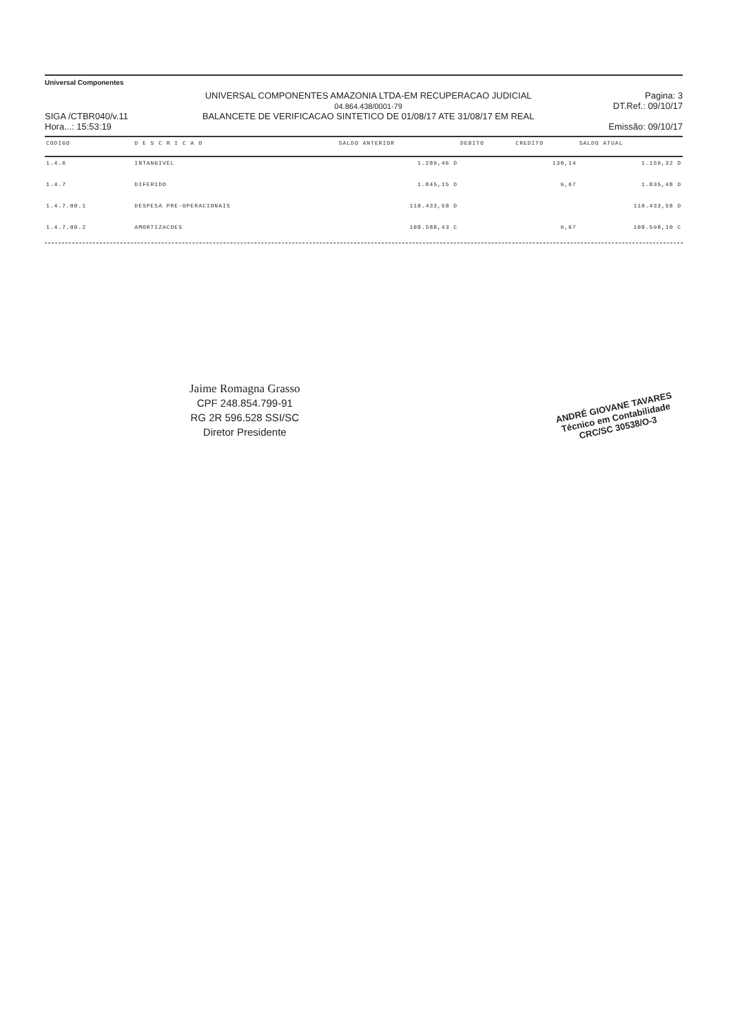Universal Componentes
SIGA /CTBR040/v.11
Hora...: 15:53:19
UNIVERSAL COMPONENTES AMAZONIA LTDA-EM RECUPERACAO JUDICIAL
04.864.438/0001-79
BALANCETE DE VERIFICACAO SINTETICO DE 01/08/17 ATE 31/08/17 EM REAL
Pagina: 3
DT.Ref.: 09/10/17
Emissão: 09/10/17
| CODIGO | D E S C R I C A O | SALDO ANTERIOR | DEBITO | CREDITO | SALDO ATUAL |
| --- | --- | --- | --- | --- | --- |
| 1.4.6 | INTANGIVEL | 1.289,46 D | | 130,14 | 1.159,32 D |
| 1.4.7 | DIFERIDO | 1.845,15 D | | 9,67 | 1.835,48 D |
| 1.4.7.00.1 | DESPESA PRE-OPERACIONAIS | 110.433,58 D | | | 110.433,58 D |
| 1.4.7.00.2 | AMORTIZACOES | 108.588,43 C | | 9,67 | 108.598,10 C |
Jaime Romagna Grasso
CPF 248.854.799-91
RG 2R 596.528 SSI/SC
Diretor Presidente
ANDRÉ GIOVANE TAVARES
Técnico em Contabilidade
CRC/SC 30538/O-3